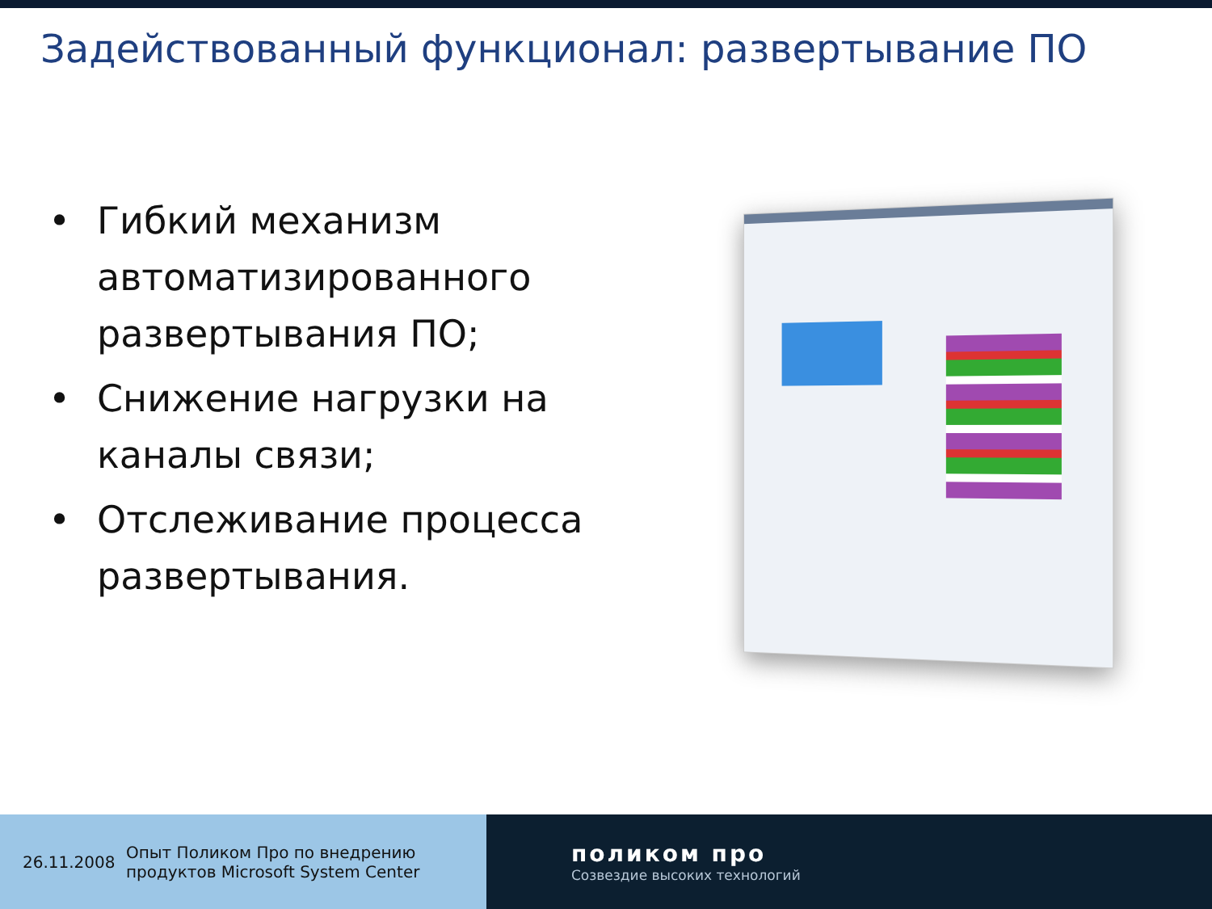Задействованный функционал: развертывание ПО
• Гибкий механизм автоматизированного развертывания ПО;
• Снижение нагрузки на каналы связи;
• Отслеживание процесса развертывания.
26.11.2008 Опыт Поликом Про по внедрению
продуктов Microsoft System Center
поликом про
Созвездие высоких технологий